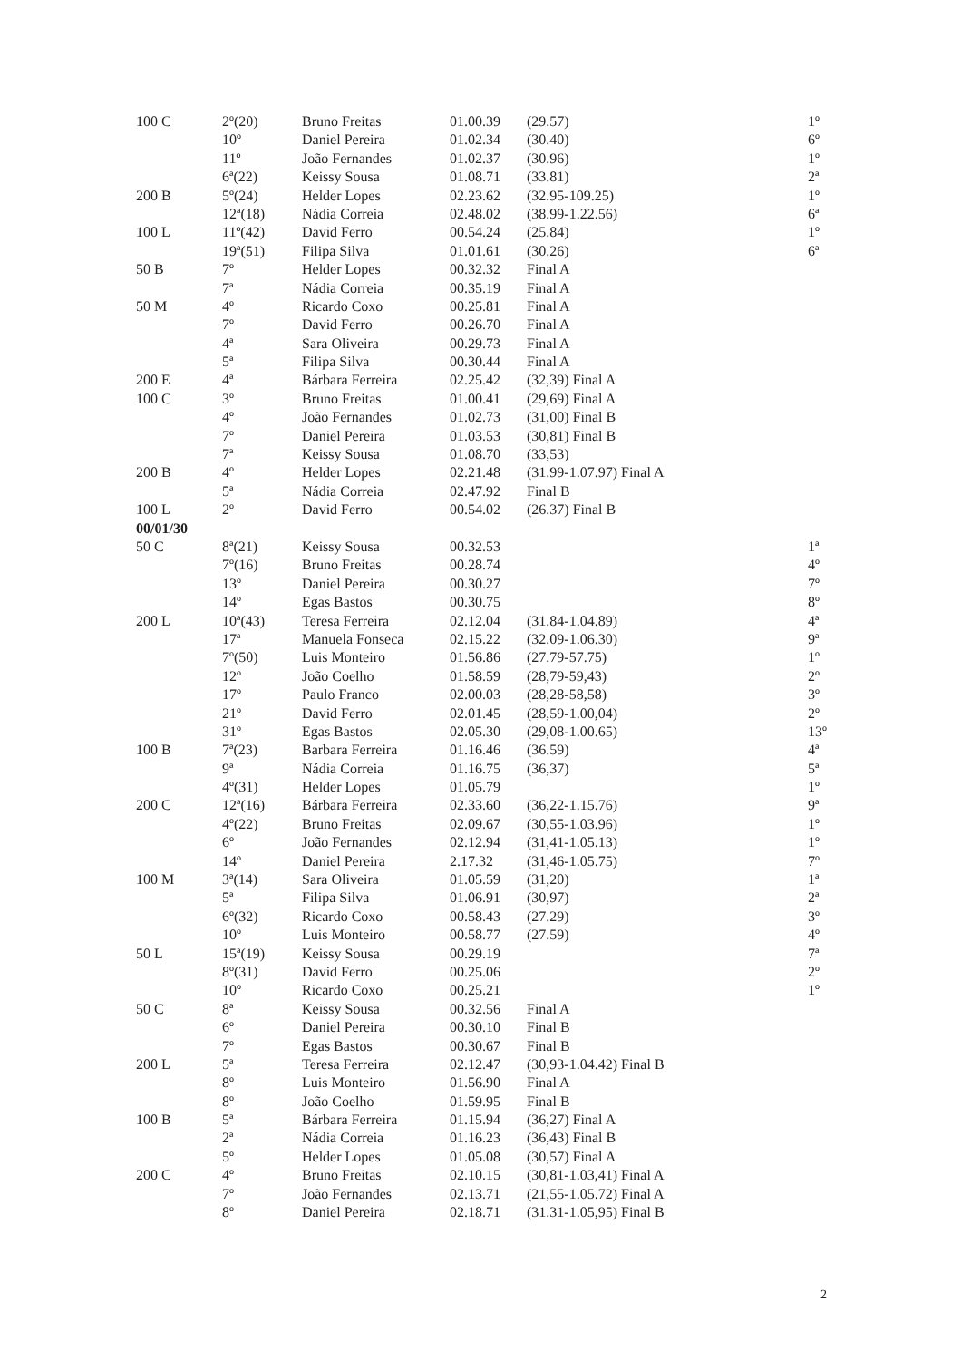| 100 C | 2º(20) | Bruno Freitas | 01.00.39 | (29.57) | 1º |
| | 10º | Daniel Pereira | 01.02.34 | (30.40) | 6º |
| | 11º | João Fernandes | 01.02.37 | (30.96) | 1º |
| | 6ª(22) | Keissy Sousa | 01.08.71 | (33.81) | 2ª |
| 200 B | 5º(24) | Helder Lopes | 02.23.62 | (32.95-109.25) | 1º |
| | 12ª(18) | Nádia Correia | 02.48.02 | (38.99-1.22.56) | 6ª |
| 100 L | 11º(42) | David Ferro | 00.54.24 | (25.84) | 1º |
| | 19ª(51) | Filipa Silva | 01.01.61 | (30.26) | 6ª |
| 50 B | 7º | Helder Lopes | 00.32.32 | Final A | |
| | 7ª | Nádia Correia | 00.35.19 | Final A | |
| 50 M | 4º | Ricardo Coxo | 00.25.81 | Final A | |
| | 7º | David Ferro | 00.26.70 | Final A | |
| | 4ª | Sara Oliveira | 00.29.73 | Final A | |
| | 5ª | Filipa Silva | 00.30.44 | Final A | |
| 200 E | 4ª | Bárbara Ferreira | 02.25.42 | (32,39) Final A | |
| 100 C | 3º | Bruno Freitas | 01.00.41 | (29,69) Final A | |
| | 4º | João Fernandes | 01.02.73 | (31,00) Final B | |
| | 7º | Daniel Pereira | 01.03.53 | (30,81) Final B | |
| | 7ª | Keissy Sousa | 01.08.70 | (33,53) | |
| 200 B | 4º | Helder Lopes | 02.21.48 | (31.99-1.07.97) Final A | |
| | 5ª | Nádia Correia | 02.47.92 | Final B | |
| 100 L | 2º | David Ferro | 00.54.02 | (26.37) Final B | |
| 00/01/30 | | | | | |
| 50 C | 8ª(21) | Keissy Sousa | 00.32.53 | | 1ª |
| | 7º(16) | Bruno Freitas | 00.28.74 | | 4º |
| | 13º | Daniel Pereira | 00.30.27 | | 7º |
| | 14º | Egas Bastos | 00.30.75 | | 8º |
| 200 L | 10ª(43) | Teresa Ferreira | 02.12.04 | (31.84-1.04.89) | 4ª |
| | 17ª | Manuela Fonseca | 02.15.22 | (32.09-1.06.30) | 9ª |
| | 7º(50) | Luis Monteiro | 01.56.86 | (27.79-57.75) | 1º |
| | 12º | João Coelho | 01.58.59 | (28,79-59,43) | 2º |
| | 17º | Paulo Franco | 02.00.03 | (28,28-58,58) | 3º |
| | 21º | David Ferro | 02.01.45 | (28,59-1.00,04) | 2º |
| | 31º | Egas Bastos | 02.05.30 | (29,08-1.00.65) | 13º |
| 100 B | 7ª(23) | Barbara Ferreira | 01.16.46 | (36.59) | 4ª |
| | 9ª | Nádia Correia | 01.16.75 | (36,37) | 5ª |
| | 4º(31) | Helder Lopes | 01.05.79 | | 1º |
| 200 C | 12ª(16) | Bárbara Ferreira | 02.33.60 | (36,22-1.15.76) | 9ª |
| | 4º(22) | Bruno Freitas | 02.09.67 | (30,55-1.03.96) | 1º |
| | 6º | João Fernandes | 02.12.94 | (31,41-1.05.13) | 1º |
| | 14º | Daniel Pereira | 2.17.32 | (31,46-1.05.75) | 7º |
| 100 M | 3ª(14) | Sara Oliveira | 01.05.59 | (31,20) | 1ª |
| | 5ª | Filipa Silva | 01.06.91 | (30,97) | 2ª |
| | 6º(32) | Ricardo Coxo | 00.58.43 | (27.29) | 3º |
| | 10º | Luis Monteiro | 00.58.77 | (27.59) | 4º |
| 50 L | 15ª(19) | Keissy Sousa | 00.29.19 | | 7ª |
| | 8º(31) | David Ferro | 00.25.06 | | 2º |
| | 10º | Ricardo Coxo | 00.25.21 | | 1º |
| 50 C | 8ª | Keissy Sousa | 00.32.56 | Final A | |
| | 6º | Daniel Pereira | 00.30.10 | Final B | |
| | 7º | Egas Bastos | 00.30.67 | Final B | |
| 200 L | 5ª | Teresa Ferreira | 02.12.47 | (30,93-1.04.42) Final B | |
| | 8º | Luis Monteiro | 01.56.90 | Final A | |
| | 8º | João Coelho | 01.59.95 | Final B | |
| 100 B | 5ª | Bárbara Ferreira | 01.15.94 | (36,27) Final A | |
| | 2ª | Nádia Correia | 01.16.23 | (36,43) Final B | |
| | 5º | Helder Lopes | 01.05.08 | (30,57) Final A | |
| 200 C | 4º | Bruno Freitas | 02.10.15 | (30,81-1.03,41) Final A | |
| | 7º | João Fernandes | 02.13.71 | (21,55-1.05.72) Final A | |
| | 8º | Daniel Pereira | 02.18.71 | (31.31-1.05,95) Final B | |
2